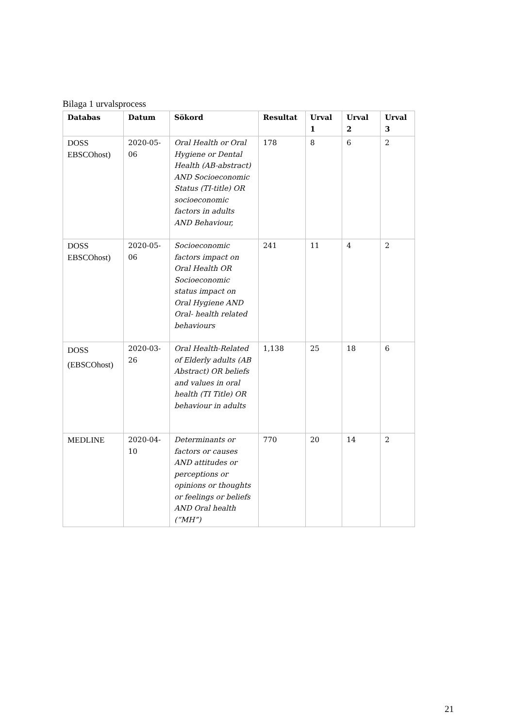Bilaga 1 urvalsprocess
| Databas | Datum | Sökord | Resultat | Urval 1 | Urval 2 | Urval 3 |
| --- | --- | --- | --- | --- | --- | --- |
| DOSS EBSCOhost) | 2020-05-06 | Oral Health or Oral Hygiene or Dental Health (AB-abstract) AND Socioeconomic Status (TI-title) OR socioeconomic factors in adults AND Behaviour, | 178 | 8 | 6 | 2 |
| DOSS EBSCOhost) | 2020-05-06 | Socioeconomic factors impact on Oral Health OR Socioeconomic status impact on Oral Hygiene AND Oral- health related behaviours | 241 | 11 | 4 | 2 |
| DOSS (EBSCOhost) | 2020-03-26 | Oral Health-Related of Elderly adults (AB Abstract) OR beliefs and values in oral health (TI Title) OR behaviour in adults | 1,138 | 25 | 18 | 6 |
| MEDLINE | 2020-04-10 | Determinants or factors or causes AND attitudes or perceptions or opinions or thoughts or feelings or beliefs AND Oral health (“MH”) | 770 | 20 | 14 | 2 |
21